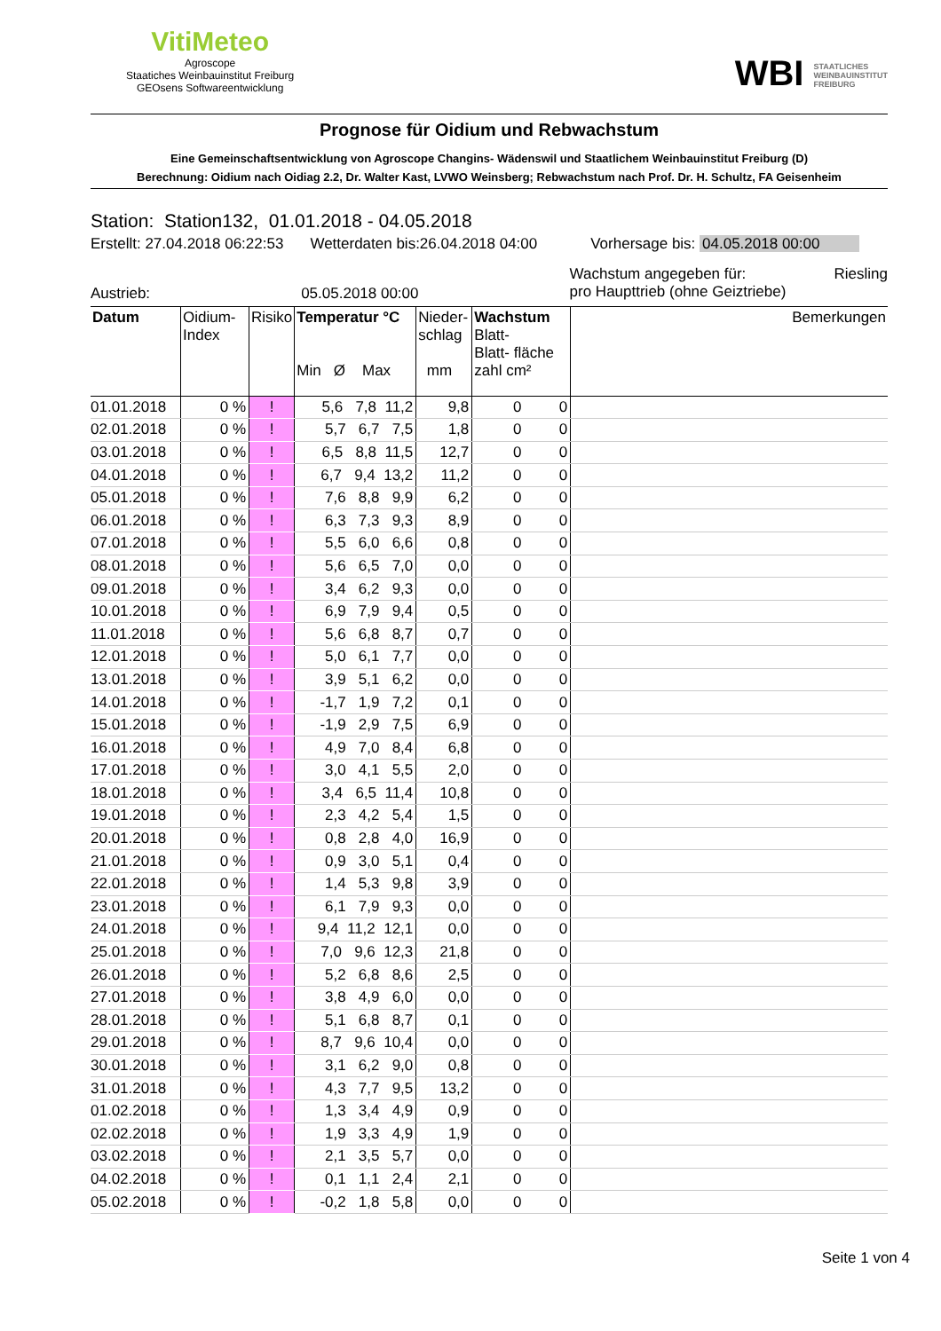VitiMeteo
Agroscope
Staatiches Weinbauinstitut Freiburg
GEOsens Softwareentwicklung
WBI STAATLICHES
WEINBAUINSTITUT
FREIBURG
Prognose für Oidium und Rebwachstum
Eine Gemeinschaftsentwicklung von Agroscope Changins- Wädenswil und Staatlichem Weinbauinstitut Freiburg (D)
Berechnung: Oidium nach Oidiag 2.2, Dr. Walter Kast, LVWO Weinsberg; Rebwachstum nach Prof. Dr. H. Schultz, FA Geisenheim
Station: Station132, 01.01.2018 - 04.05.2018
Erstellt: 27.04.2018 06:22:53 Wetterdaten bis:26.04.2018 04:00 Vorhersage bis: 04.05.2018 00:00
Austrieb: 05.05.2018 00:00 Wachstum angegeben für: Riesling
pro Haupttrieb (ohne Geiztriebe)
| Datum | Oidium- Index | Risiko | Temperatur °C Min Ø Max | Nieder- schlag mm | Wachstum Blatt- Blatt- fläche zahl cm² | Bemerkungen |
| --- | --- | --- | --- | --- | --- | --- |
| 01.01.2018 | 0 % | ! | 5,6 7,8 11,2 | 9,8 | 0 0 | |
| 02.01.2018 | 0 % | ! | 5,7 6,7 7,5 | 1,8 | 0 0 | |
| 03.01.2018 | 0 % | ! | 6,5 8,8 11,5 | 12,7 | 0 0 | |
| 04.01.2018 | 0 % | ! | 6,7 9,4 13,2 | 11,2 | 0 0 | |
| 05.01.2018 | 0 % | ! | 7,6 8,8 9,9 | 6,2 | 0 0 | |
| 06.01.2018 | 0 % | ! | 6,3 7,3 9,3 | 8,9 | 0 0 | |
| 07.01.2018 | 0 % | ! | 5,5 6,0 6,6 | 0,8 | 0 0 | |
| 08.01.2018 | 0 % | ! | 5,6 6,5 7,0 | 0,0 | 0 0 | |
| 09.01.2018 | 0 % | ! | 3,4 6,2 9,3 | 0,0 | 0 0 | |
| 10.01.2018 | 0 % | ! | 6,9 7,9 9,4 | 0,5 | 0 0 | |
| 11.01.2018 | 0 % | ! | 5,6 6,8 8,7 | 0,7 | 0 0 | |
| 12.01.2018 | 0 % | ! | 5,0 6,1 7,7 | 0,0 | 0 0 | |
| 13.01.2018 | 0 % | ! | 3,9 5,1 6,2 | 0,0 | 0 0 | |
| 14.01.2018 | 0 % | ! | -1,7 1,9 7,2 | 0,1 | 0 0 | |
| 15.01.2018 | 0 % | ! | -1,9 2,9 7,5 | 6,9 | 0 0 | |
| 16.01.2018 | 0 % | ! | 4,9 7,0 8,4 | 6,8 | 0 0 | |
| 17.01.2018 | 0 % | ! | 3,0 4,1 5,5 | 2,0 | 0 0 | |
| 18.01.2018 | 0 % | ! | 3,4 6,5 11,4 | 10,8 | 0 0 | |
| 19.01.2018 | 0 % | ! | 2,3 4,2 5,4 | 1,5 | 0 0 | |
| 20.01.2018 | 0 % | ! | 0,8 2,8 4,0 | 16,9 | 0 0 | |
| 21.01.2018 | 0 % | ! | 0,9 3,0 5,1 | 0,4 | 0 0 | |
| 22.01.2018 | 0 % | ! | 1,4 5,3 9,8 | 3,9 | 0 0 | |
| 23.01.2018 | 0 % | ! | 6,1 7,9 9,3 | 0,0 | 0 0 | |
| 24.01.2018 | 0 % | ! | 9,4 11,2 12,1 | 0,0 | 0 0 | |
| 25.01.2018 | 0 % | ! | 7,0 9,6 12,3 | 21,8 | 0 0 | |
| 26.01.2018 | 0 % | ! | 5,2 6,8 8,6 | 2,5 | 0 0 | |
| 27.01.2018 | 0 % | ! | 3,8 4,9 6,0 | 0,0 | 0 0 | |
| 28.01.2018 | 0 % | ! | 5,1 6,8 8,7 | 0,1 | 0 0 | |
| 29.01.2018 | 0 % | ! | 8,7 9,6 10,4 | 0,0 | 0 0 | |
| 30.01.2018 | 0 % | ! | 3,1 6,2 9,0 | 0,8 | 0 0 | |
| 31.01.2018 | 0 % | ! | 4,3 7,7 9,5 | 13,2 | 0 0 | |
| 01.02.2018 | 0 % | ! | 1,3 3,4 4,9 | 0,9 | 0 0 | |
| 02.02.2018 | 0 % | ! | 1,9 3,3 4,9 | 1,9 | 0 0 | |
| 03.02.2018 | 0 % | ! | 2,1 3,5 5,7 | 0,0 | 0 0 | |
| 04.02.2018 | 0 % | ! | 0,1 1,1 2,4 | 2,1 | 0 0 | |
| 05.02.2018 | 0 % | ! | -0,2 1,8 5,8 | 0,0 | 0 0 | |
Seite 1 von 4